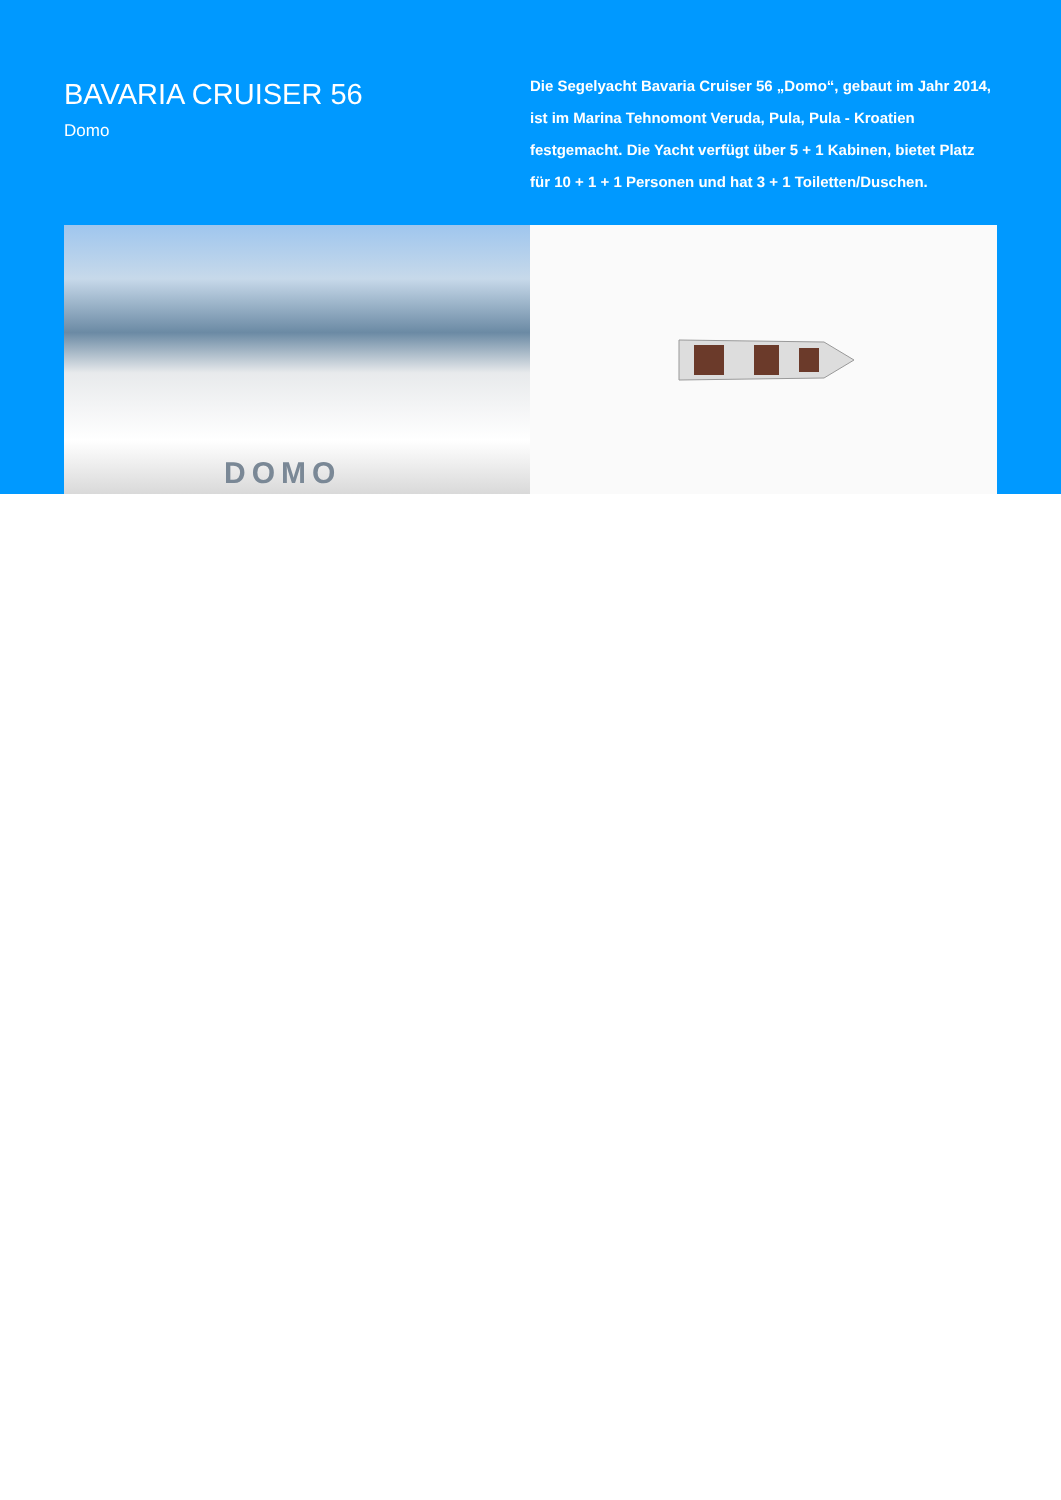BAVARIA CRUISER 56
Domo
Die Segelyacht Bavaria Cruiser 56 „Domo“, gebaut im Jahr 2014, ist im Marina Tehnomont Veruda, Pula, Pula - Kroatien festgemacht. Die Yacht verfügt über 5 + 1 Kabinen, bietet Platz für 10 + 1 + 1 Personen und hat 3 + 1 Toiletten/Duschen.
DOMO